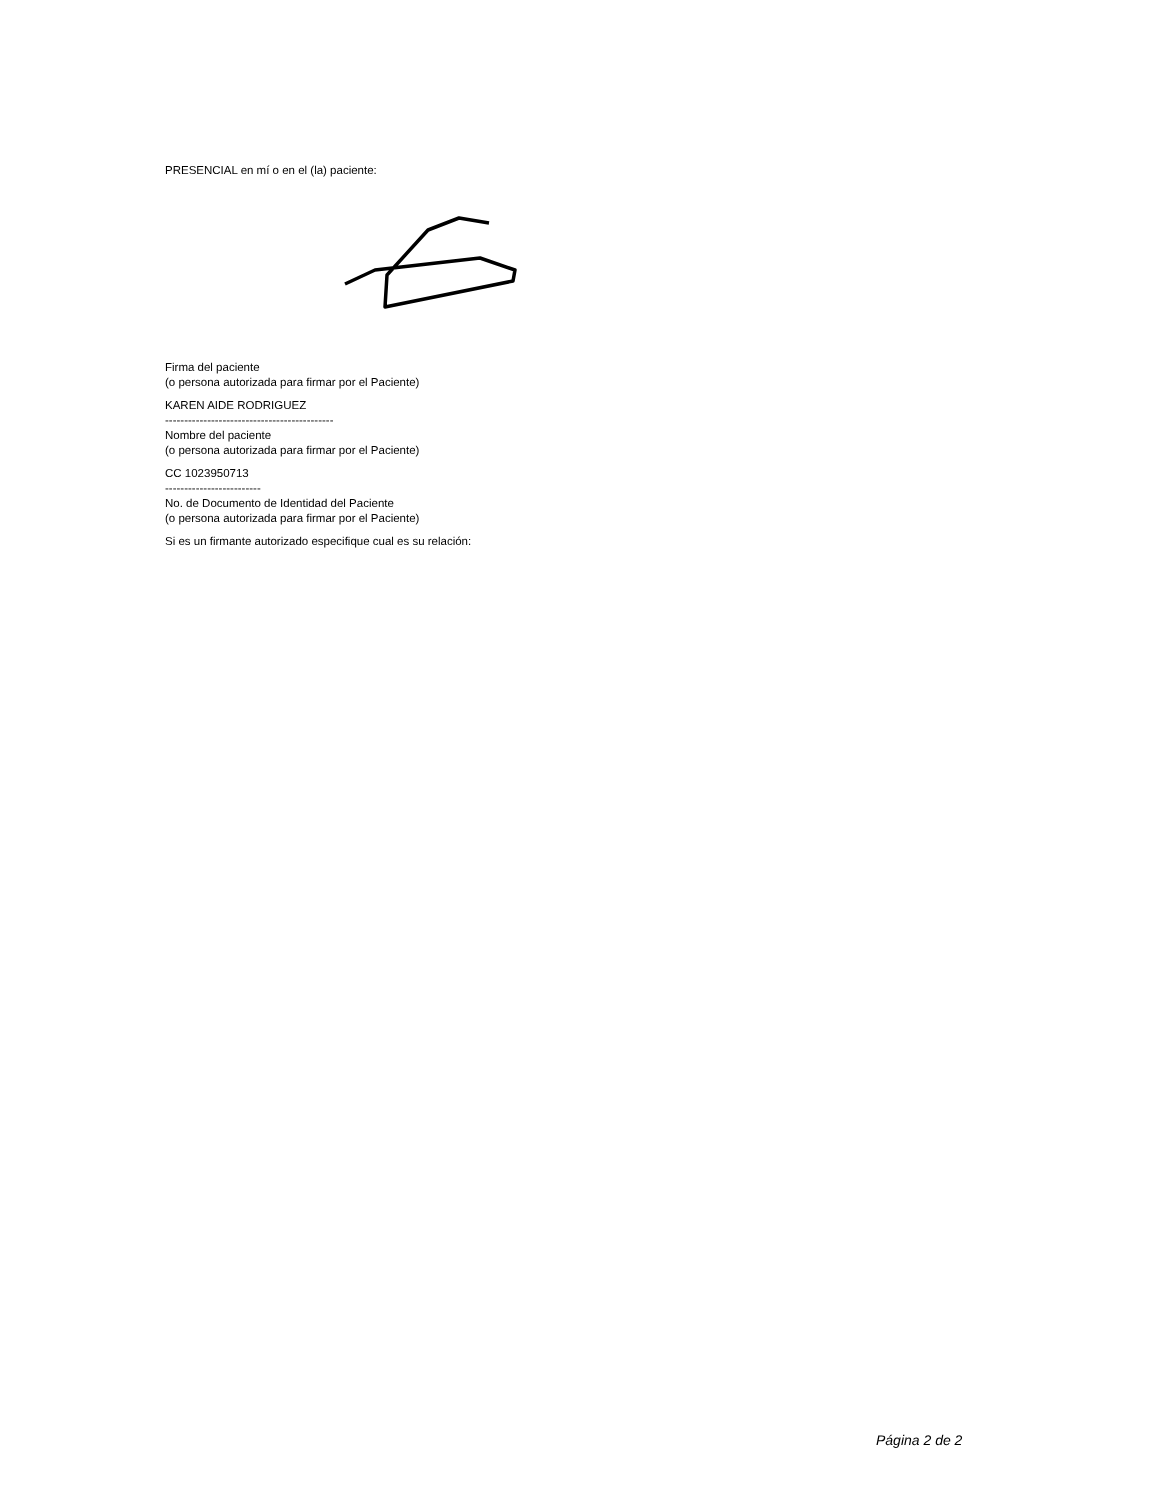PRESENCIAL en mí o en el (la) paciente:
Firma del paciente
(o persona autorizada para firmar por el Paciente)
KAREN AIDE RODRIGUEZ
--------------------------------------------
Nombre del paciente
(o persona autorizada para firmar por el Paciente)
CC 1023950713
-------------------------
No. de Documento de Identidad del Paciente
(o persona autorizada para firmar por el Paciente)
Si es un firmante autorizado especifique cual es su relación:
Página 2 de 2